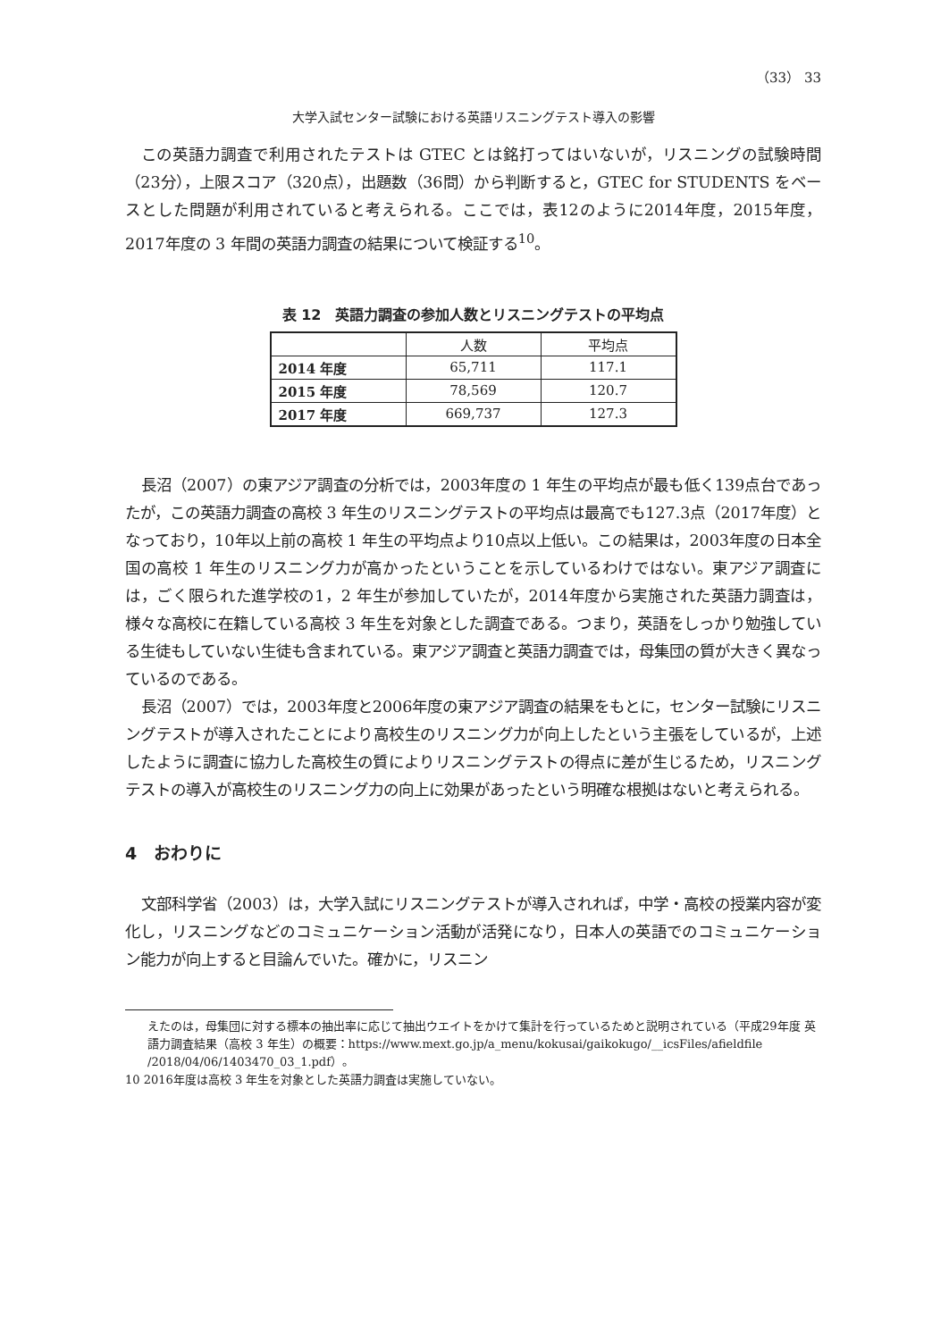（33） 33
大学入試センター試験における英語リスニングテスト導入の影響
この英語力調査で利用されたテストは GTEC とは銘打ってはいないが，リスニングの試験時間（23分），上限スコア（320点），出題数（36問）から判断すると，GTEC for STUDENTS をベースとした問題が利用されていると考えられる。ここでは，表12のように2014年度，2015年度，2017年度の 3 年間の英語力調査の結果について検証する<sup>10</sup>。
表 12　英語力調査の参加人数とリスニングテストの平均点
| | 人数 | 平均点 |
| --- | --- | --- |
| 2014 年度 | 65,711 | 117.1 |
| 2015 年度 | 78,569 | 120.7 |
| 2017 年度 | 669,737 | 127.3 |
長沼（2007）の東アジア調査の分析では，2003年度の 1 年生の平均点が最も低く139点台であったが，この英語力調査の高校 3 年生のリスニングテストの平均点は最高でも127.3点（2017年度）となっており，10年以上前の高校 1 年生の平均点より10点以上低い。この結果は，2003年度の日本全国の高校 1 年生のリスニング力が高かったということを示しているわけではない。東アジア調査には，ごく限られた進学校の1，2 年生が参加していたが，2014年度から実施された英語力調査は，様々な高校に在籍している高校 3 年生を対象とした調査である。つまり，英語をしっかり勉強している生徒もしていない生徒も含まれている。東アジア調査と英語力調査では，母集団の質が大きく異なっているのである。
長沼（2007）では，2003年度と2006年度の東アジア調査の結果をもとに，センター試験にリスニングテストが導入されたことにより高校生のリスニング力が向上したという主張をしているが，上述したように調査に協力した高校生の質によりリスニングテストの得点に差が生じるため，リスニングテストの導入が高校生のリスニング力の向上に効果があったという明確な根拠はないと考えられる。
4　おわりに
文部科学省（2003）は，大学入試にリスニングテストが導入されれば，中学・高校の授業内容が変化し，リスニングなどのコミュニケーション活動が活発になり，日本人の英語でのコミュニケーション能力が向上すると目論んでいた。確かに，リスニン
えたのは，母集団に対する標本の抽出率に応じて抽出ウエイトをかけて集計を行っているためと説明されている（平成29年度 英語力調査結果（高校 3 年生）の概要：https://www.mext.go.jp/a_menu/kokusai/gaikokugo/__icsFiles/afieldfile /2018/04/06/1403470_03_1.pdf）。
10 2016年度は高校 3 年生を対象とした英語力調査は実施していない。